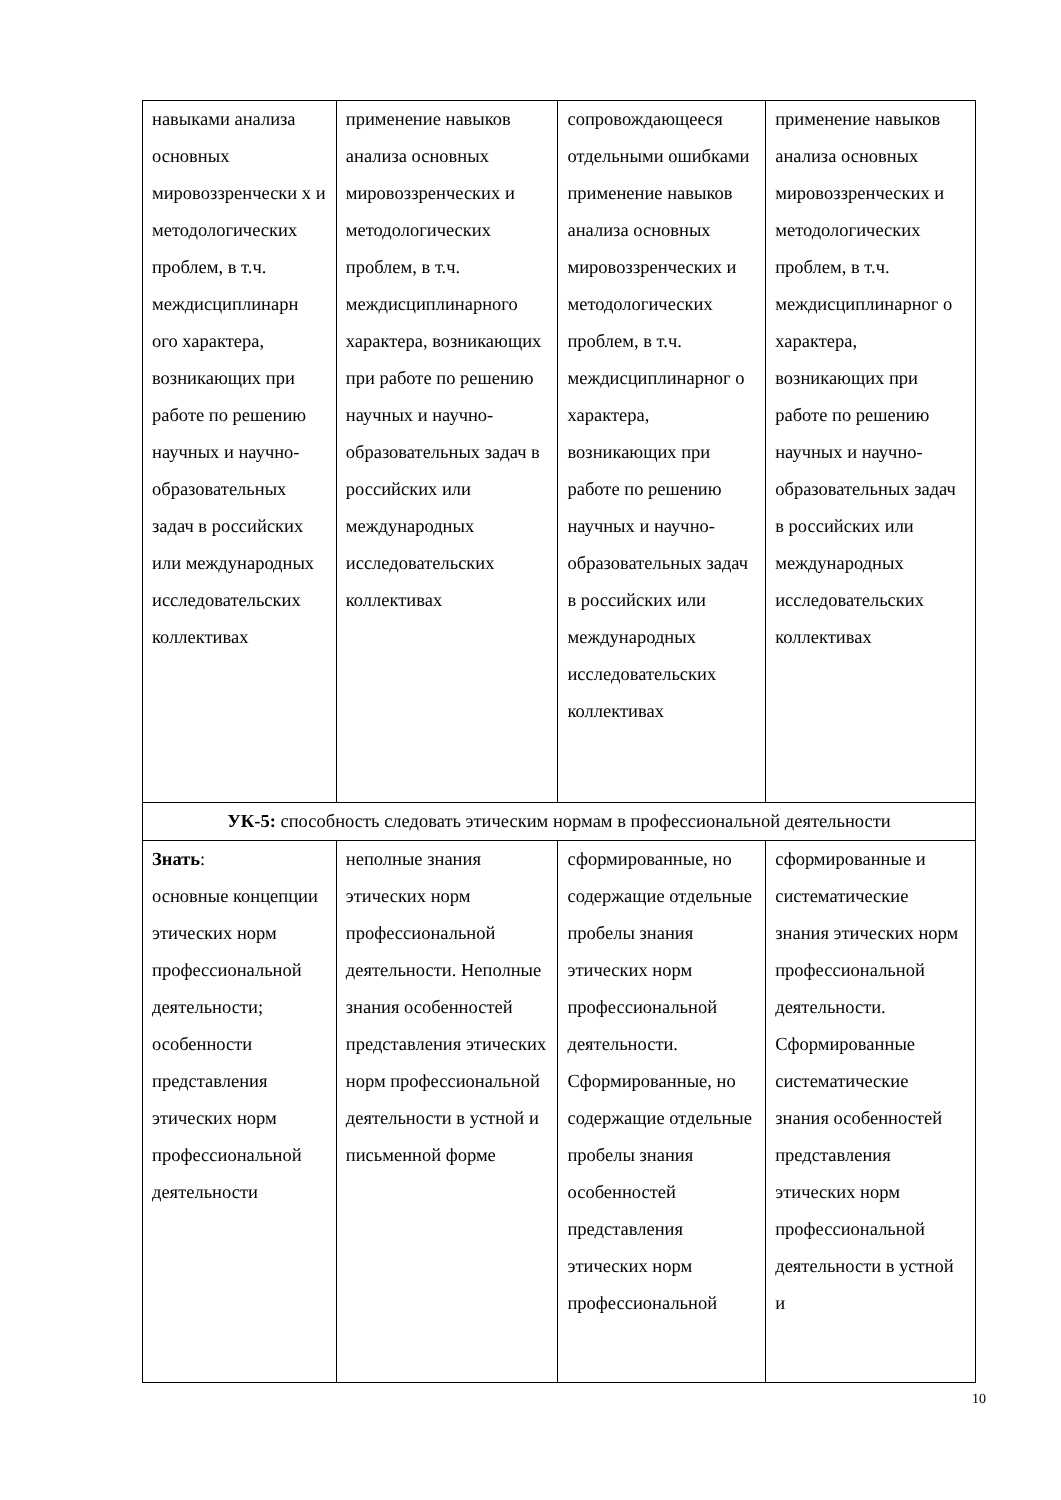| навыками анализа основных мировоззренчески х и методологических проблем, в т.ч. междисциплинарн ого характера, возникающих при работе по решению научных и научно-образовательных задач в российских или международных исследовательских коллективах | применение навыков анализа основных мировоззренческих и методологических проблем, в т.ч. междисциплинарного характера, возникающих при работе по решению научных и научно-образовательных задач в российских или международных исследовательских коллективах | сопровождающееся отдельными ошибками применение навыков анализа основных мировоззренческих и методологических проблем, в т.ч. междисциплинарног о характера, возникающих при работе по решению научных и научно-образовательных задач в российских или международных исследовательских коллективах | применение навыков анализа основных мировоззренческих и методологических проблем, в т.ч. междисциплинарног о характера, возникающих при работе по решению научных и научно-образовательных задач в российских или международных исследовательских коллективах |
| УК-5: способность следовать этическим нормам в профессиональной деятельности | | | |
| Знать : основные концепции этических норм профессиональной деятельности; особенности представления этических норм профессиональной деятельности | неполные знания этических норм профессиональной деятельности. Неполные знания особенностей представления этических норм профессиональной деятельности в устной и письменной форме | сформированные, но содержащие отдельные пробелы знания этических норм профессиональной деятельности. Сформированные, но содержащие отдельные пробелы знания особенностей представления этических норм профессиональной | сформированные и систематические знания этических норм профессиональной деятельности. Сформированные систематические знания особенностей представления этических норм профессиональной деятельности в устной и |
10